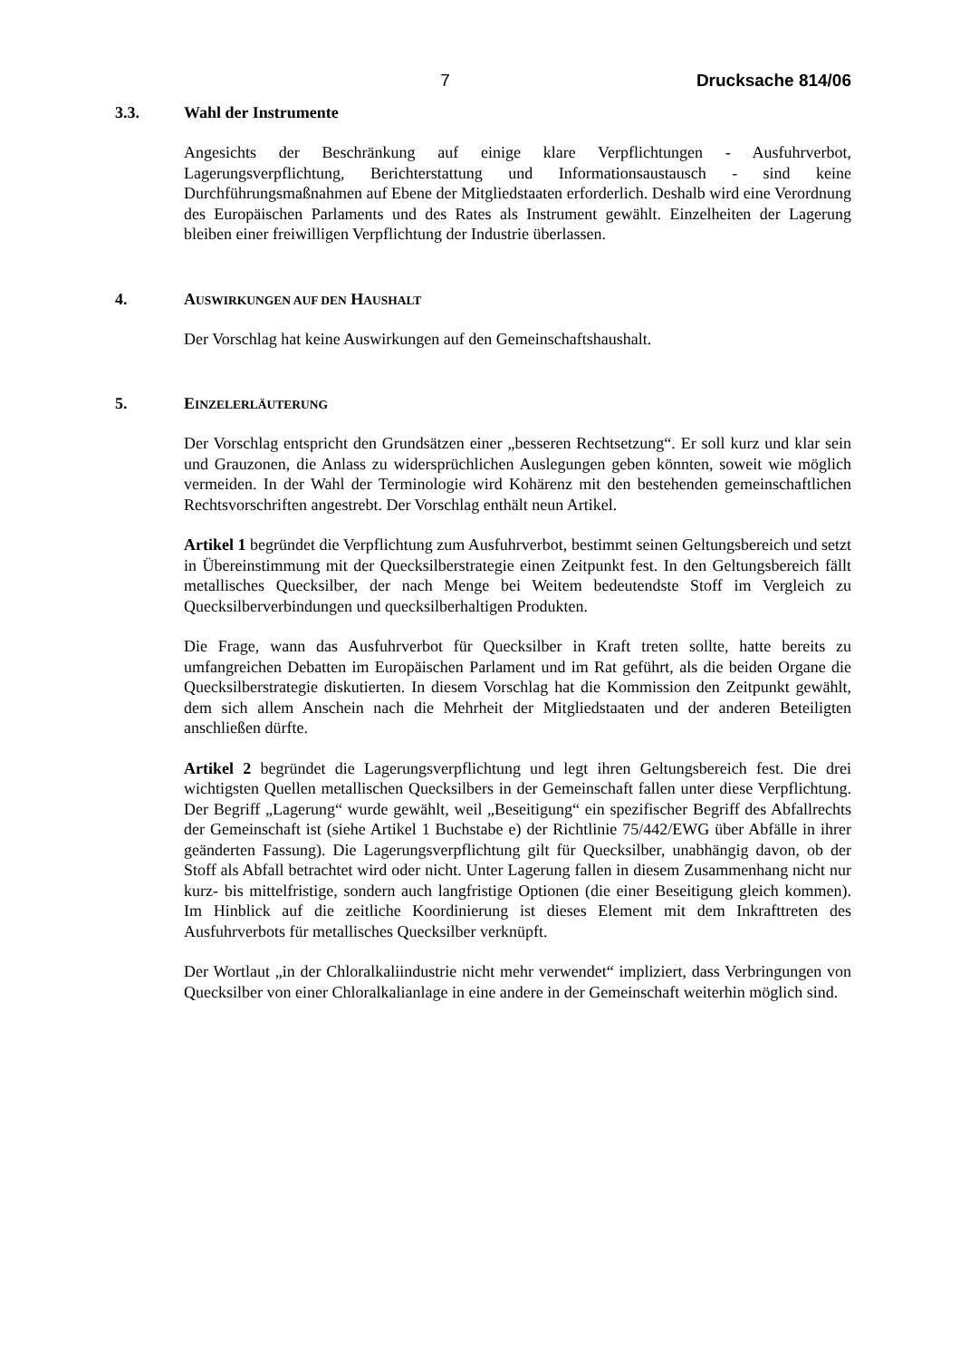7 Drucksache 814/06
3.3. Wahl der Instrumente
Angesichts der Beschränkung auf einige klare Verpflichtungen - Ausfuhrverbot, Lagerungsverpflichtung, Berichterstattung und Informationsaustausch - sind keine Durchführungsmaßnahmen auf Ebene der Mitgliedstaaten erforderlich. Deshalb wird eine Verordnung des Europäischen Parlaments und des Rates als Instrument gewählt. Einzelheiten der Lagerung bleiben einer freiwilligen Verpflichtung der Industrie überlassen.
4. AUSWIRKUNGEN AUF DEN HAUSHALT
Der Vorschlag hat keine Auswirkungen auf den Gemeinschaftshaushalt.
5. EINZELERLÄUTERUNG
Der Vorschlag entspricht den Grundsätzen einer „besseren Rechtsetzung“. Er soll kurz und klar sein und Grauzonen, die Anlass zu widersprüchlichen Auslegungen geben könnten, soweit wie möglich vermeiden. In der Wahl der Terminologie wird Kohärenz mit den bestehenden gemeinschaftlichen Rechtsvorschriften angestrebt. Der Vorschlag enthält neun Artikel.
Artikel 1 begründet die Verpflichtung zum Ausfuhrverbot, bestimmt seinen Geltungsbereich und setzt in Übereinstimmung mit der Quecksilberstrategie einen Zeitpunkt fest. In den Geltungsbereich fällt metallisches Quecksilber, der nach Menge bei Weitem bedeutendste Stoff im Vergleich zu Quecksilberverbindungen und quecksilberhaltigen Produkten.
Die Frage, wann das Ausfuhrverbot für Quecksilber in Kraft treten sollte, hatte bereits zu umfangreichen Debatten im Europäischen Parlament und im Rat geführt, als die beiden Organe die Quecksilberstrategie diskutierten. In diesem Vorschlag hat die Kommission den Zeitpunkt gewählt, dem sich allem Anschein nach die Mehrheit der Mitgliedstaaten und der anderen Beteiligten anschließen dürfte.
Artikel 2 begründet die Lagerungsverpflichtung und legt ihren Geltungsbereich fest. Die drei wichtigsten Quellen metallischen Quecksilbers in der Gemeinschaft fallen unter diese Verpflichtung. Der Begriff „Lagerung“ wurde gewählt, weil „Beseitigung“ ein spezifischer Begriff des Abfallrechts der Gemeinschaft ist (siehe Artikel 1 Buchstabe e) der Richtlinie 75/442/EWG über Abfälle in ihrer geänderten Fassung). Die Lagerungsverpflichtung gilt für Quecksilber, unabhängig davon, ob der Stoff als Abfall betrachtet wird oder nicht. Unter Lagerung fallen in diesem Zusammenhang nicht nur kurz- bis mittelfristige, sondern auch langfristige Optionen (die einer Beseitigung gleich kommen). Im Hinblick auf die zeitliche Koordinierung ist dieses Element mit dem Inkrafttreten des Ausfuhrverbots für metallisches Quecksilber verknüpft.
Der Wortlaut „in der Chloralkaliindustrie nicht mehr verwendet“ impliziert, dass Verbringungen von Quecksilber von einer Chloralkalianlage in eine andere in der Gemeinschaft weiterhin möglich sind.